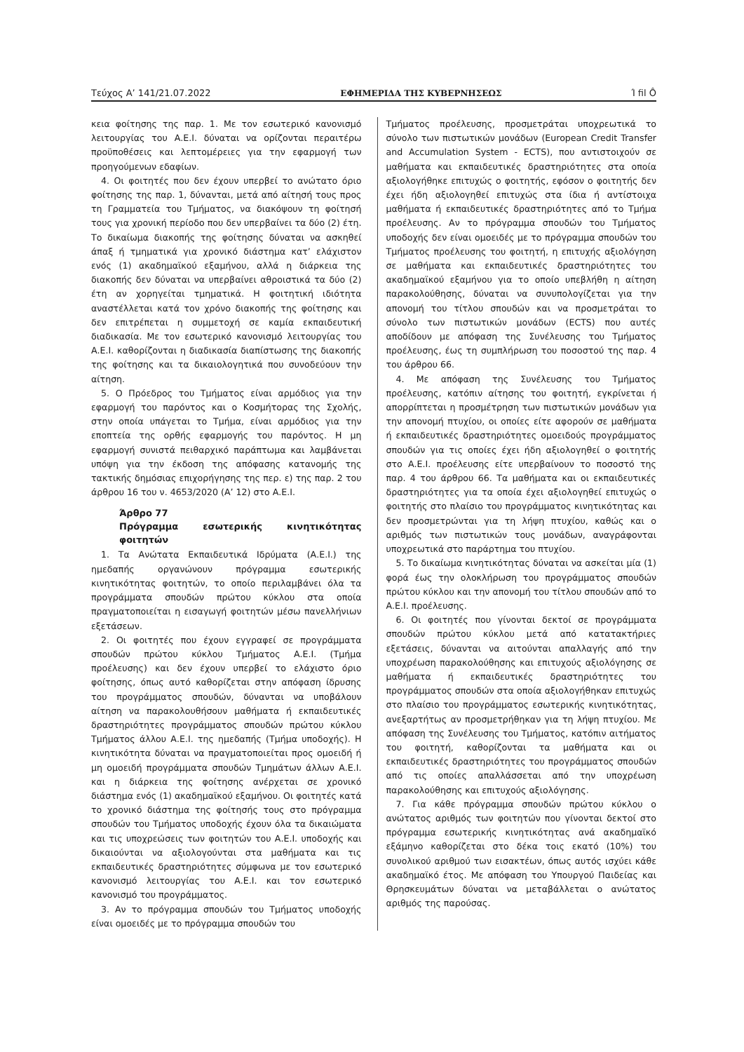Τεύχος Α’ 141/21.07.2022 ΕΦΗΜΕΡΙΔΑ ΤΗΣ ΚΥΒΕΡΝΗΣΕΩΣ Ί fil Ô
κεια φοίτησης της παρ. 1. Με τον εσωτερικό κανονισμό λειτουργίας του Α.Ε.Ι. δύναται να ορίζονται περαιτέρω προϋποθέσεις και λεπτομέρειες για την εφαρμογή των προηγούμενων εδαφίων.
4. Οι φοιτητές που δεν έχουν υπερβεί το ανώτατο όριο φοίτησης της παρ. 1, δύνανται, μετά από αίτησή τους προς τη Γραμματεία του Τμήματος, να διακόψουν τη φοίτησή τους για χρονική περίοδο που δεν υπερβαίνει τα δύο (2) έτη. Το δικαίωμα διακοπής της φοίτησης δύναται να ασκηθεί άπαξ ή τμηματικά για χρονικό διάστημα κατ’ ελάχιστον ενός (1) ακαδημαϊκού εξαμήνου, αλλά η διάρκεια της διακοπής δεν δύναται να υπερβαίνει αθροιστικά τα δύο (2) έτη αν χορηγείται τμηματικά. Η φοιτητική ιδιότητα αναστέλλεται κατά τον χρόνο διακοπής της φοίτησης και δεν επιτρέπεται η συμμετοχή σε καμία εκπαιδευτική διαδικασία. Με τον εσωτερικό κανονισμό λειτουργίας του Α.Ε.Ι. καθορίζονται η διαδικασία διαπίστωσης της διακοπής της φοίτησης και τα δικαιολογητικά που συνοδεύουν την αίτηση.
5. Ο Πρόεδρος του Τμήματος είναι αρμόδιος για την εφαρμογή του παρόντος και ο Κοσμήτορας της Σχολής, στην οποία υπάγεται το Τμήμα, είναι αρμόδιος για την εποπτεία της ορθής εφαρμογής του παρόντος. Η μη εφαρμογή συνιστά πειθαρχικό παράπτωμα και λαμβάνεται υπόψη για την έκδοση της απόφασης κατανομής της τακτικής δημόσιας επιχορήγησης της περ. ε) της παρ. 2 του άρθρου 16 του ν. 4653/2020 (Α’ 12) στο Α.Ε.Ι.
Άρθρο 77
Πρόγραμμα εσωτερικής κινητικότητας φοιτητών
1. Τα Ανώτατα Εκπαιδευτικά Ιδρύματα (Α.Ε.Ι.) της ημεδαπής οργανώνουν πρόγραμμα εσωτερικής κινητικότητας φοιτητών, το οποίο περιλαμβάνει όλα τα προγράμματα σπουδών πρώτου κύκλου στα οποία πραγματοποιείται η εισαγωγή φοιτητών μέσω πανελλήνιων εξετάσεων.
2. Οι φοιτητές που έχουν εγγραφεί σε προγράμματα σπουδών πρώτου κύκλου Τμήματος Α.Ε.Ι. (Τμήμα προέλευσης) και δεν έχουν υπερβεί το ελάχιστο όριο φοίτησης, όπως αυτό καθορίζεται στην απόφαση ίδρυσης του προγράμματος σπουδών, δύνανται να υποβάλουν αίτηση να παρακολουθήσουν μαθήματα ή εκπαιδευτικές δραστηριότητες προγράμματος σπουδών πρώτου κύκλου Τμήματος άλλου Α.Ε.Ι. της ημεδαπής (Τμήμα υποδοχής). Η κινητικότητα δύναται να πραγματοποιείται προς ομοειδή ή μη ομοειδή προγράμματα σπουδών Τμημάτων άλλων Α.Ε.Ι. και η διάρκεια της φοίτησης ανέρχεται σε χρονικό διάστημα ενός (1) ακαδημαϊκού εξαμήνου. Οι φοιτητές κατά το χρονικό διάστημα της φοίτησής τους στο πρόγραμμα σπουδών του Τμήματος υποδοχής έχουν όλα τα δικαιώματα και τις υποχρεώσεις των φοιτητών του Α.Ε.Ι. υποδοχής και δικαιούνται να αξιολογούνται στα μαθήματα και τις εκπαιδευτικές δραστηριότητες σύμφωνα με τον εσωτερικό κανονισμό λειτουργίας του Α.Ε.Ι. και τον εσωτερικό κανονισμό του προγράμματος.
3. Αν το πρόγραμμα σπουδών του Τμήματος υποδοχής είναι ομοειδές με το πρόγραμμα σπουδών του
Τμήματος προέλευσης, προσμετράται υποχρεωτικά το σύνολο των πιστωτικών μονάδων (European Credit Transfer and Accumulation System - ECTS), που αντιστοιχούν σε μαθήματα και εκπαιδευτικές δραστηριότητες στα οποία αξιολογήθηκε επιτυχώς ο φοιτητής, εφόσον ο φοιτητής δεν έχει ήδη αξιολογηθεί επιτυχώς στα ίδια ή αντίστοιχα μαθήματα ή εκπαιδευτικές δραστηριότητες από το Τμήμα προέλευσης. Αν το πρόγραμμα σπουδών του Τμήματος υποδοχής δεν είναι ομοειδές με το πρόγραμμα σπουδών του Τμήματος προέλευσης του φοιτητή, η επιτυχής αξιολόγηση σε μαθήματα και εκπαιδευτικές δραστηριότητες του ακαδημαϊκού εξαμήνου για το οποίο υπεβλήθη η αίτηση παρακολούθησης, δύναται να συνυπολογίζεται για την απονομή του τίτλου σπουδών και να προσμετράται το σύνολο των πιστωτικών μονάδων (ECTS) που αυτές αποδίδουν με απόφαση της Συνέλευσης του Τμήματος προέλευσης, έως τη συμπλήρωση του ποσοστού της παρ. 4 του άρθρου 66.
4. Με απόφαση της Συνέλευσης του Τμήματος προέλευσης, κατόπιν αίτησης του φοιτητή, εγκρίνεται ή απορρίπτεται η προσμέτρηση των πιστωτικών μονάδων για την απονομή πτυχίου, οι οποίες είτε αφορούν σε μαθήματα ή εκπαιδευτικές δραστηριότητες ομοειδούς προγράμματος σπουδών για τις οποίες έχει ήδη αξιολογηθεί ο φοιτητής στο Α.Ε.Ι. προέλευσης είτε υπερβαίνουν το ποσοστό της παρ. 4 του άρθρου 66. Τα μαθήματα και οι εκπαιδευτικές δραστηριότητες για τα οποία έχει αξιολογηθεί επιτυχώς ο φοιτητής στο πλαίσιο του προγράμματος κινητικότητας και δεν προσμετρώνται για τη λήψη πτυχίου, καθώς και ο αριθμός των πιστωτικών τους μονάδων, αναγράφονται υποχρεωτικά στο παράρτημα του πτυχίου.
5. Το δικαίωμα κινητικότητας δύναται να ασκείται μία (1) φορά έως την ολοκλήρωση του προγράμματος σπουδών πρώτου κύκλου και την απονομή του τίτλου σπουδών από το Α.Ε.Ι. προέλευσης.
6. Οι φοιτητές που γίνονται δεκτοί σε προγράμματα σπουδών πρώτου κύκλου μετά από κατατακτήριες εξετάσεις, δύνανται να αιτούνται απαλλαγής από την υποχρέωση παρακολούθησης και επιτυχούς αξιολόγησης σε μαθήματα ή εκπαιδευτικές δραστηριότητες του προγράμματος σπουδών στα οποία αξιολογήθηκαν επιτυχώς στο πλαίσιο του προγράμματος εσωτερικής κινητικότητας, ανεξαρτήτως αν προσμετρήθηκαν για τη λήψη πτυχίου. Με απόφαση της Συνέλευσης του Τμήματος, κατόπιν αιτήματος του φοιτητή, καθορίζονται τα μαθήματα και οι εκπαιδευτικές δραστηριότητες του προγράμματος σπουδών από τις οποίες απαλλάσσεται από την υποχρέωση παρακολούθησης και επιτυχούς αξιολόγησης.
7. Για κάθε πρόγραμμα σπουδών πρώτου κύκλου ο ανώτατος αριθμός των φοιτητών που γίνονται δεκτοί στο πρόγραμμα εσωτερικής κινητικότητας ανά ακαδημαϊκό εξάμηνο καθορίζεται στο δέκα τοις εκατό (10%) του συνολικού αριθμού των εισακτέων, όπως αυτός ισχύει κάθε ακαδημαϊκό έτος. Με απόφαση του Υπουργού Παιδείας και Θρησκευμάτων δύναται να μεταβάλλεται ο ανώτατος αριθμός της παρούσας.